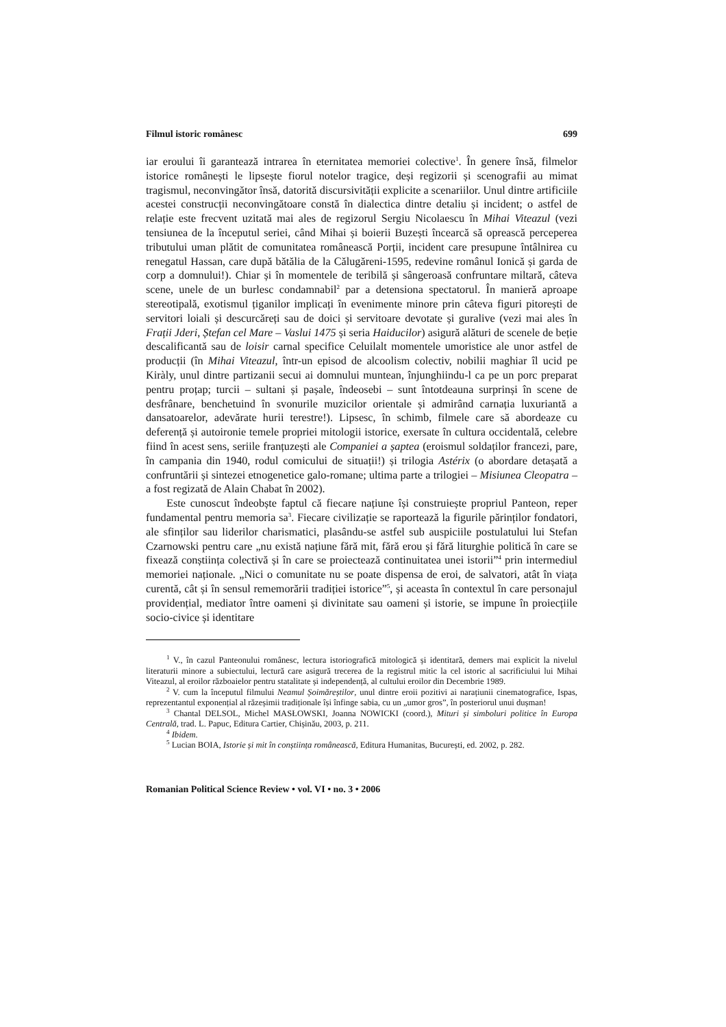Filmul istoric românesc 699
iar eroului îi garantează intrarea în eternitatea memoriei colective<sup>1</sup>. În genere însă, filmelor istorice românești le lipsește fiorul notelor tragice, deși regizorii și scenografii au mimat tragismul, neconvingător însă, datorită discursivității explicite a scenariilor. Unul dintre artificiile acestei construcții neconvingătoare constă în dialectica dintre detaliu și incident; o astfel de relație este frecvent uzitată mai ales de regizorul Sergiu Nicolaescu în Mihai Viteazul (vezi tensiunea de la începutul seriei, când Mihai și boierii Buzești încearcă să oprească perceperea tributului uman plătit de comunitatea românească Porții, incident care presupune întâlnirea cu renegatul Hassan, care după bătălia de la Călugăreni-1595, redevine românul Ionică și garda de corp a domnului!). Chiar și în momentele de teribilă și sângeroasă confruntare miltară, câteva scene, unele de un burlesc condamnabil<sup>2</sup> par a detensiona spectatorul. În manieră aproape stereotipală, exotismul țiganilor implicați în evenimente minore prin câteva figuri pitorești de servitori loiali și descurcăreți sau de doici și servitoare devotate și guralive (vezi mai ales în Frații Jderi, Ștefan cel Mare – Vaslui 1475 și seria Haiducilor) asigură alături de scenele de beție descalificantă sau de loisir carnal specifice Celuilalt momentele umoristice ale unor astfel de producții (în Mihai Viteazul, într-un episod de alcoolism colectiv, nobilii maghiar îl ucid pe Kiràly, unul dintre partizanii secui ai domnului muntean, înjunghiindu-l ca pe un porc preparat pentru proțap; turcii – sultani și pașale, îndeosebi – sunt întotdeauna surprinși în scene de desfrânare, benchetuind în svonurile muzicilor orientale și admirând carnația luxuriantă a dansatoarelor, adevărate hurii terestre!). Lipsesc, în schimb, filmele care să abordeaze cu deferență și autoironie temele propriei mitologii istorice, exersate în cultura occidentală, celebre fiind în acest sens, seriile franțuzești ale Companiei a șaptea (eroismul soldaților francezi, pare, în campania din 1940, rodul comicului de situații!) și trilogia Astérix (o abordare detașată a confruntării și sintezei etnogenetice galo-romane; ultima parte a trilogiei – Misiunea Cleopatra – a fost regizată de Alain Chabat în 2002).
Este cunoscut îndeobște faptul că fiecare națiune își construiește propriul Panteon, reper fundamental pentru memoria sa<sup>3</sup>. Fiecare civilizație se raportează la figurile părinților fondatori, ale sfinților sau liderilor charismatici, plasându-se astfel sub auspiciile postulatului lui Stefan Czarnowski pentru care „nu există națiune fără mit, fără erou și fără liturghie politică în care se fixează conștiința colectivă și în care se proiectează continuitatea unei istorii”<sup>4</sup> prin intermediul memoriei naționale. „Nici o comunitate nu se poate dispensa de eroi, de salvatori, atât în viața curentă, cât și în sensul rememorării tradiției istorice”<sup>5</sup>, și aceasta în contextul în care personajul providențial, mediator între oameni și divinitate sau oameni și istorie, se impune în proiecțiile socio-civice și identitare
<sup>1</sup> V., în cazul Panteonului românesc, lectura istoriografică mitologică și identitară, demers mai explicit la nivelul literaturii minore a subiectului, lectură care asigură trecerea de la registrul mitic la cel istoric al sacrificiului lui Mihai Viteazul, al eroilor războaielor pentru statalitate și independență, al cultului eroilor din Decembrie 1989.
<sup>2</sup> V. cum la începutul filmului Neamul Șoimăreștilor, unul dintre eroii pozitivi ai narațiunii cinematografice, Ispas, reprezentantul exponențial al răzeșimii tradiționale își înfinge sabia, cu un „umor gros”, în posteriorul unui dușman!
<sup>3</sup> Chantal DELSOL, Michel MASŁOWSKI, Joanna NOWICKI (coord.), Mituri și simboluri politice în Europa Centrală, trad. L. Papuc, Editura Cartier, Chișinău, 2003, p. 211.
<sup>4</sup> Ibidem.
<sup>5</sup> Lucian BOIA, Istorie și mit în conștiința românească, Editura Humanitas, București, ed. 2002, p. 282.
Romanian Political Science Review • vol. VI • no. 3 • 2006